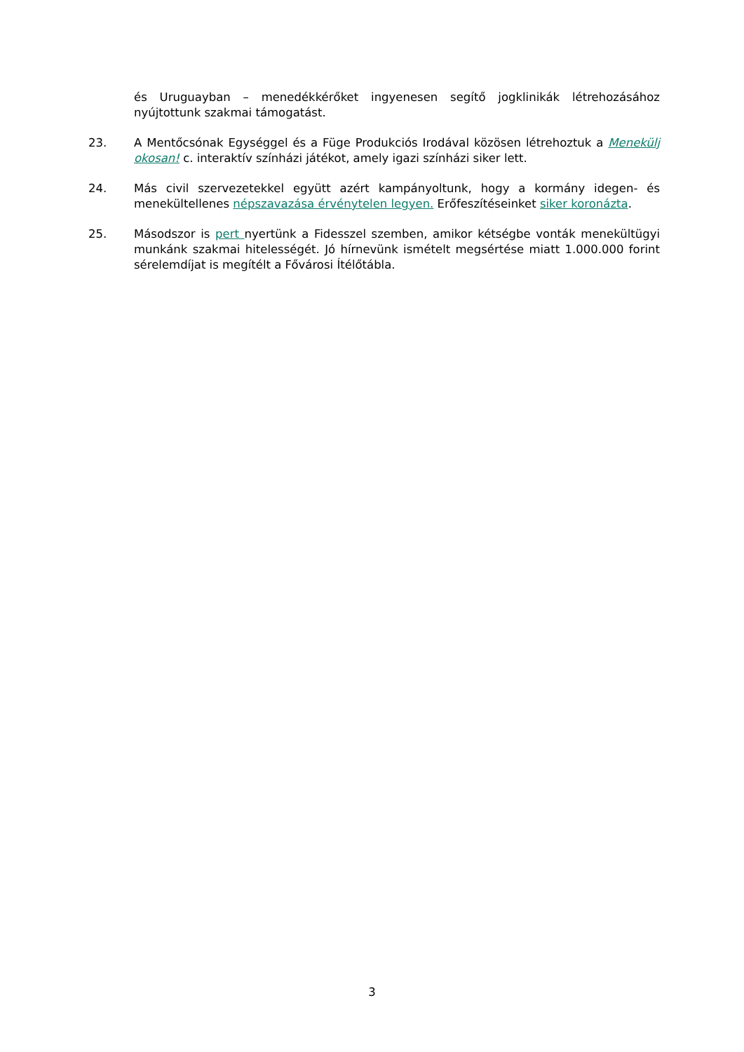és Uruguayban – menedékkérőket ingyenesen segítő jogklinikák létrehozásához nyújtottunk szakmai támogatást.
23. A Mentőcsónak Egységgel és a Füge Produkciós Irodával közösen létrehoztuk a Menekülj okosan! c. interaktív színházi játékot, amely igazi színházi siker lett.
24. Más civil szervezetekkel együtt azért kampányoltunk, hogy a kormány idegen- és menekültellenes népszavazása érvénytelen legyen. Erőfeszítéseinket siker koronázta.
25. Másodszor is pert nyertünk a Fidesszel szemben, amikor kétségbe vonták menekültügyi munkánk szakmai hitelességét. Jó hírnevünk ismételt megsértése miatt 1.000.000 forint sérelemdíjat is megítélt a Fővárosi Ítélőtábla.
3